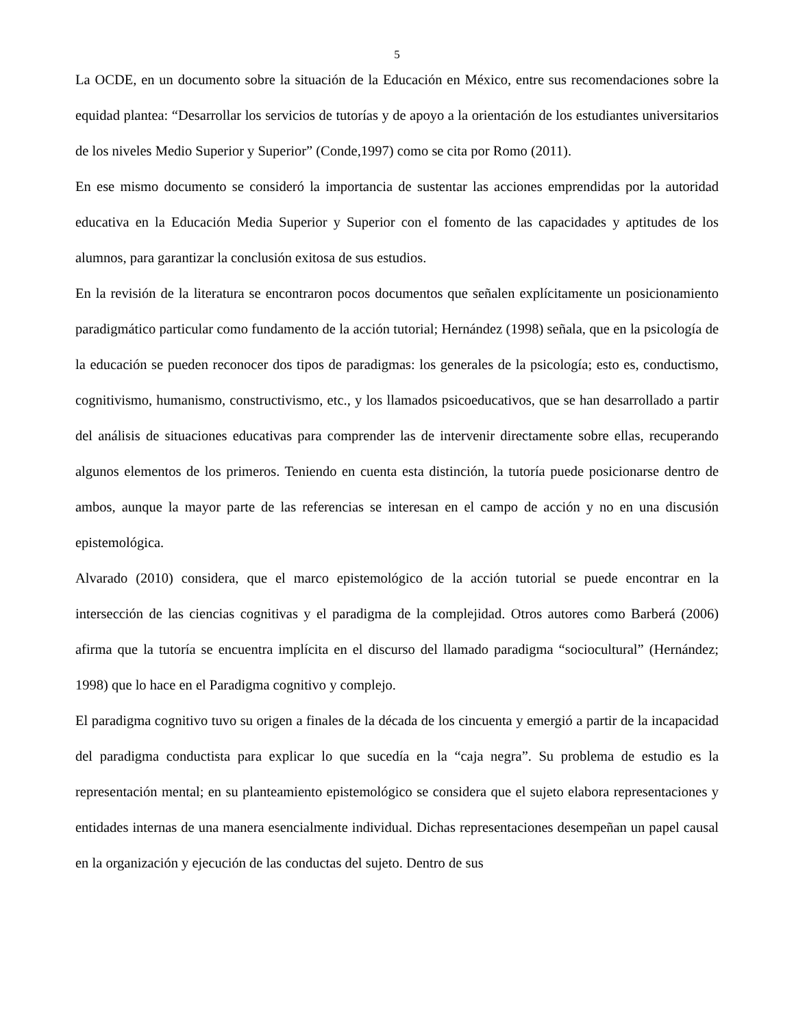5
La OCDE, en un documento sobre la situación de la Educación en México, entre sus recomendaciones sobre la equidad plantea: “Desarrollar los servicios de tutorías y de apoyo a la orientación de los estudiantes universitarios de los niveles Medio Superior y Superior” (Conde,1997) como se cita por Romo (2011).
En ese mismo documento se consideró la importancia de sustentar las acciones emprendidas por la autoridad educativa en la Educación Media Superior y Superior con el fomento de las capacidades y aptitudes de los alumnos, para garantizar la conclusión exitosa de sus estudios.
En la revisión de la literatura se encontraron pocos documentos que señalen explícitamente un posicionamiento paradigmático particular como fundamento de la acción tutorial; Hernández (1998) señala, que en la psicología de la educación se pueden reconocer dos tipos de paradigmas: los generales de la psicología; esto es, conductismo, cognitivismo, humanismo, constructivismo, etc., y los llamados psicoeducativos, que se han desarrollado a partir del análisis de situaciones educativas para comprender las de intervenir directamente sobre ellas, recuperando algunos elementos de los primeros. Teniendo en cuenta esta distinción, la tutoría puede posicionarse dentro de ambos, aunque la mayor parte de las referencias se interesan en el campo de acción y no en una discusión epistemológica.
Alvarado (2010) considera, que el marco epistemológico de la acción tutorial se puede encontrar en la intersección de las ciencias cognitivas y el paradigma de la complejidad. Otros autores como Barberá (2006) afirma que la tutoría se encuentra implícita en el discurso del llamado paradigma “sociocultural” (Hernández; 1998) que lo hace en el Paradigma cognitivo y complejo.
El paradigma cognitivo tuvo su origen a finales de la década de los cincuenta y emergió a partir de la incapacidad del paradigma conductista para explicar lo que sucedía en la “caja negra”. Su problema de estudio es la representación mental; en su planteamiento epistemológico se considera que el sujeto elabora representaciones y entidades internas de una manera esencialmente individual. Dichas representaciones desempeñan un papel causal en la organización y ejecución de las conductas del sujeto. Dentro de sus